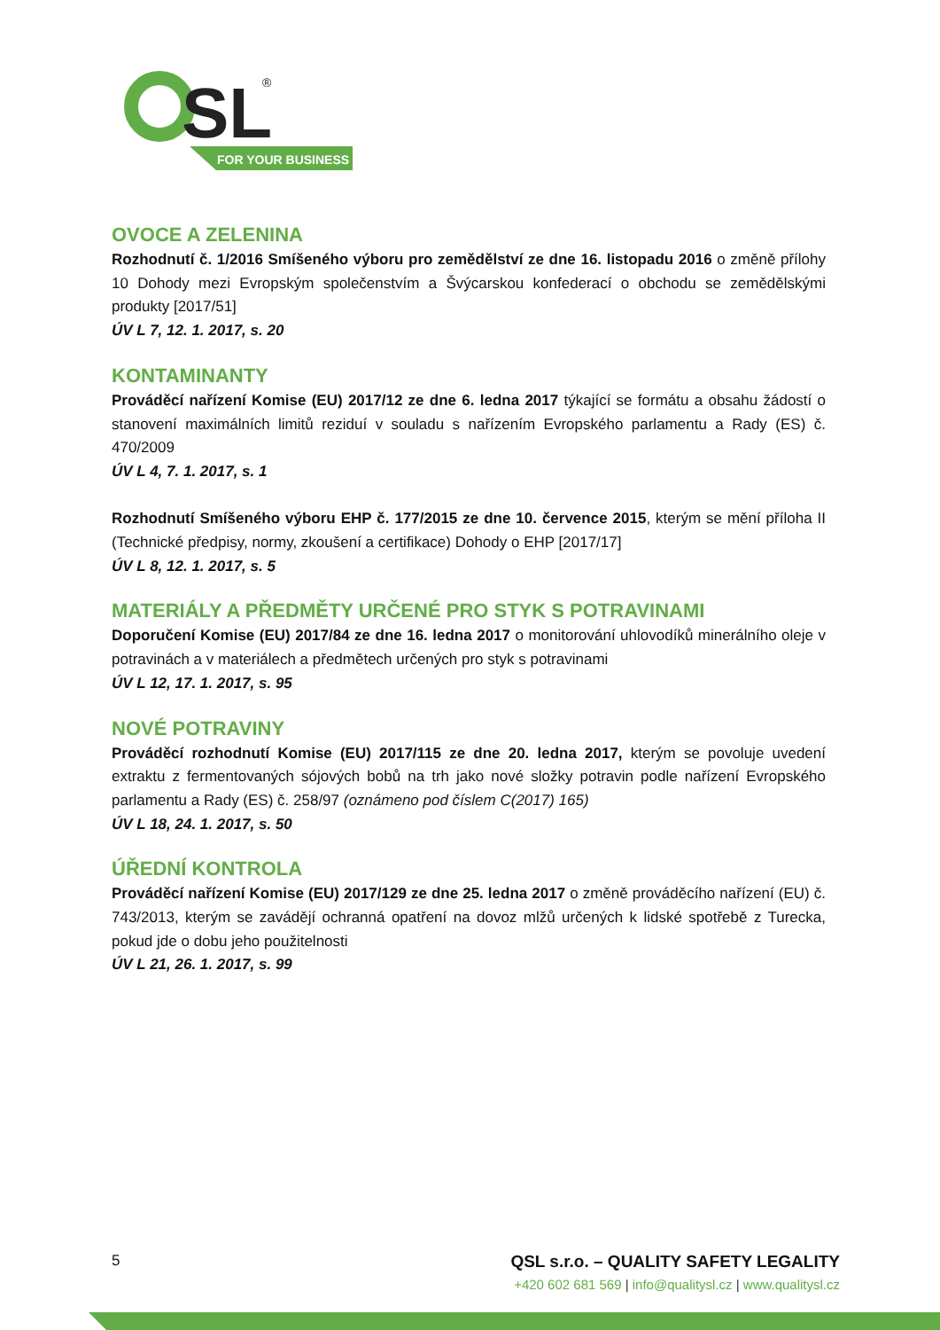SL
®
FOR YOUR BUSINESS
OVOCE A ZELENINA
Rozhodnutí č. 1/2016 Smíšeného výboru pro zemědělství ze dne 16. listopadu 2016 o změně přílohy 10 Dohody mezi Evropským společenstvím a Švýcarskou konfederací o obchodu se zemědělskými produkty [2017/51]
ÚV L 7, 12. 1. 2017, s. 20
KONTAMINANTY
Prováděcí nařízení Komise (EU) 2017/12 ze dne 6. ledna 2017 týkající se formátu a obsahu žádostí o stanovení maximálních limitů reziduí v souladu s nařízením Evropského parlamentu a Rady (ES) č. 470/2009
ÚV L 4, 7. 1. 2017, s. 1
Rozhodnutí Smíšeného výboru EHP č. 177/2015 ze dne 10. července 2015, kterým se mění příloha II (Technické předpisy, normy, zkoušení a certifikace) Dohody o EHP [2017/17]
ÚV L 8, 12. 1. 2017, s. 5
MATERIÁLY A PŘEDMĚTY URČENÉ PRO STYK S POTRAVINAMI
Doporučení Komise (EU) 2017/84 ze dne 16. ledna 2017 o monitorování uhlovodíků minerálního oleje v potravinách a v materiálech a předmětech určených pro styk s potravinami
ÚV L 12, 17. 1. 2017, s. 95
NOVÉ POTRAVINY
Prováděcí rozhodnutí Komise (EU) 2017/115 ze dne 20. ledna 2017, kterým se povoluje uvedení extraktu z fermentovaných sójových bobů na trh jako nové složky potravin podle nařízení Evropského parlamentu a Rady (ES) č. 258/97 (oznámeno pod číslem C(2017) 165)
ÚV L 18, 24. 1. 2017, s. 50
ÚŘEDNÍ KONTROLA
Prováděcí nařízení Komise (EU) 2017/129 ze dne 25. ledna 2017 o změně prováděcího nařízení (EU) č. 743/2013, kterým se zavádějí ochranná opatření na dovoz mlžů určených k lidské spotřebě z Turecka, pokud jde o dobu jeho použitelnosti
ÚV L 21, 26. 1. 2017, s. 99
5
QSL s.r.o. – QUALITY SAFETY LEGALITY
+420 602 681 569 | info@qualitysl.cz | www.qualitysl.cz